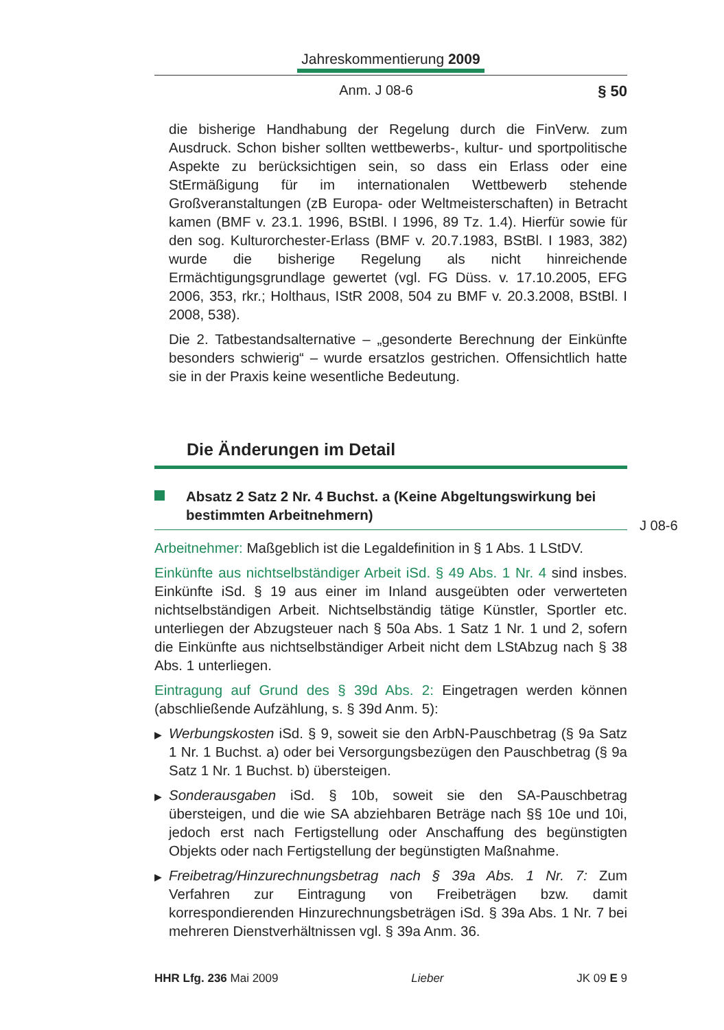Jahreskommentierung 2009
Anm. J 08-6 § 50
die bisherige Handhabung der Regelung durch die FinVerw. zum Ausdruck. Schon bisher sollten wettbewerbs-, kultur- und sportpolitische Aspekte zu berücksichtigen sein, so dass ein Erlass oder eine StErmäßigung für im internationalen Wettbewerb stehende Großveranstaltungen (zB Europa- oder Weltmeisterschaften) in Betracht kamen (BMF v. 23.1. 1996, BStBl. I 1996, 89 Tz. 1.4). Hierfür sowie für den sog. Kulturorchester-Erlass (BMF v. 20.7.1983, BStBl. I 1983, 382) wurde die bisherige Regelung als nicht hinreichende Ermächtigungsgrundlage gewertet (vgl. FG Düss. v. 17.10.2005, EFG 2006, 353, rkr.; Holthaus, IStR 2008, 504 zu BMF v. 20.3.2008, BStBl. I 2008, 538).
Die 2. Tatbestandsalternative – „gesonderte Berechnung der Einkünfte besonders schwierig“ – wurde ersatzlos gestrichen. Offensichtlich hatte sie in der Praxis keine wesentliche Bedeutung.
Die Änderungen im Detail
Absatz 2 Satz 2 Nr. 4 Buchst. a (Keine Abgeltungswirkung bei bestimmten Arbeitnehmern)
Arbeitnehmer: Maßgeblich ist die Legaldefinition in § 1 Abs. 1 LStDV.
Einkünfte aus nichtselbständiger Arbeit iSd. § 49 Abs. 1 Nr. 4 sind insbes. Einkünfte iSd. § 19 aus einer im Inland ausgeübten oder verwerteten nichtselbständigen Arbeit. Nichtselbständig tätige Künstler, Sportler etc. unterliegen der Abzugsteuer nach § 50a Abs. 1 Satz 1 Nr. 1 und 2, sofern die Einkünfte aus nichtselbständiger Arbeit nicht dem LStAbzug nach § 38 Abs. 1 unterliegen.
Eintragung auf Grund des § 39d Abs. 2: Eingetragen werden können (abschließende Aufzählung, s. § 39d Anm. 5):
▶
Werbungskosten iSd. § 9, soweit sie den ArbN-Pauschbetrag (§ 9a Satz 1 Nr. 1 Buchst. a) oder bei Versorgungsbezügen den Pauschbetrag (§ 9a Satz 1 Nr. 1 Buchst. b) übersteigen.
▶
Sonderausgaben iSd. § 10b, soweit sie den SA-Pauschbetrag übersteigen, und die wie SA abziehbaren Beträge nach §§ 10e und 10i, jedoch erst nach Fertigstellung oder Anschaffung des begünstigten Objekts oder nach Fertigstellung der begünstigten Maßnahme.
▶
Freibetrag/Hinzurechnungsbetrag nach § 39a Abs. 1 Nr. 7: Zum Verfahren zur Eintragung von Freibeträgen bzw. damit korrespondierenden Hinzurechnungsbeträgen iSd. § 39a Abs. 1 Nr. 7 bei mehreren Dienstverhältnissen vgl. § 39a Anm. 36.
J 08-6
HHR Lfg. 236 Mai 2009 Lieber JK 09 E 9